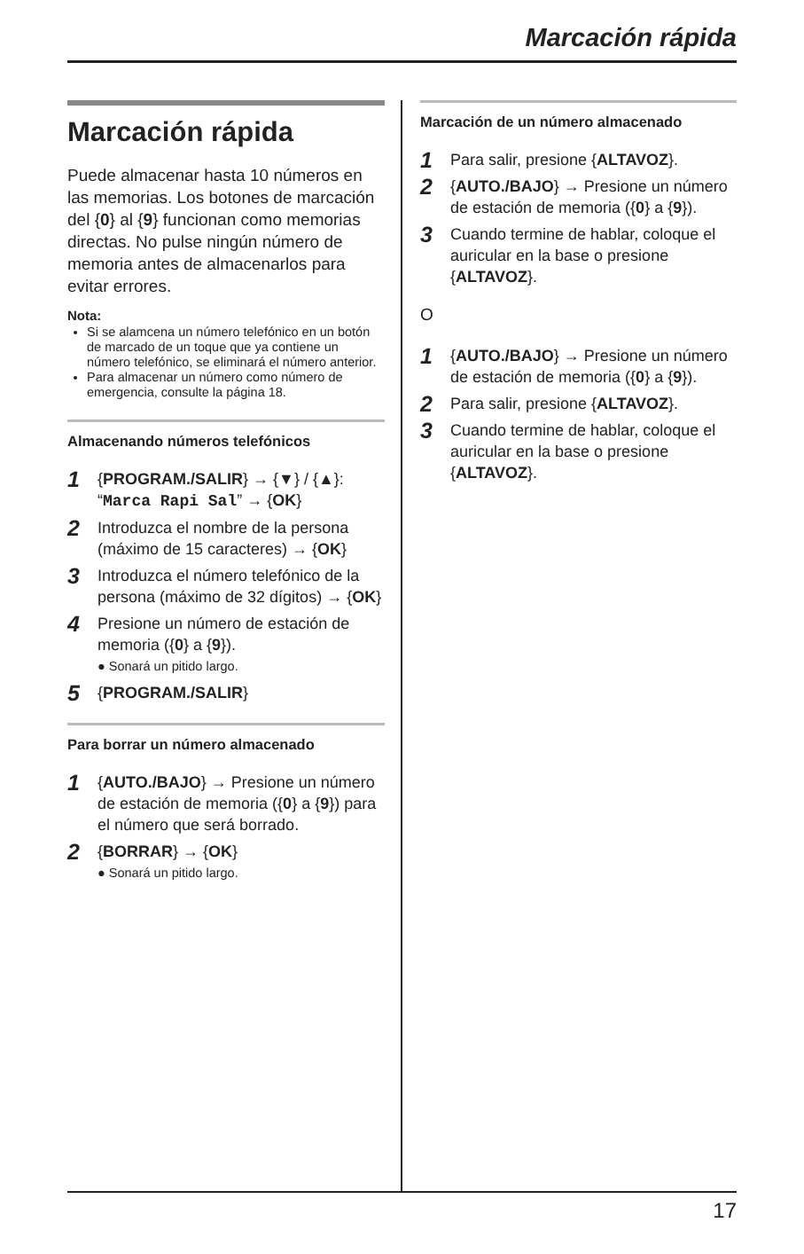Marcación rápida
Marcación rápida
Puede almacenar hasta 10 números en las memorias. Los botones de marcación del {0} al {9} funcionan como memorias directas. No pulse ningún número de memoria antes de almacenarlos para evitar errores.
Nota:
Si se alamcena un número telefónico en un botón de marcado de un toque que ya contiene un número telefónico, se eliminará el número anterior.
Para almacenar un número como número de emergencia, consulte la página 18.
Almacenando números telefónicos
1
{PROGRAM./SALIR} → {▼} / {▲}: “Marca Rapi Sal” → {OK}
2
Introduzca el nombre de la persona (máximo de 15 caracteres) → {OK}
3
Introduzca el número telefónico de la persona (máximo de 32 dígitos) → {OK}
4
Presione un número de estación de memoria ({0} a {9}).
● Sonará un pitido largo.
5
{PROGRAM./SALIR}
Para borrar un número almacenado
1
{AUTO./BAJO} → Presione un número de estación de memoria ({0} a {9}) para el número que será borrado.
2
{BORRAR} → {OK}
● Sonará un pitido largo.
Marcación de un número almacenado
1
Para salir, presione {ALTAVOZ}.
2
{AUTO./BAJO} → Presione un número de estación de memoria ({0} a {9}).
3
Cuando termine de hablar, coloque el auricular en la base o presione {ALTAVOZ}.
O
1
{AUTO./BAJO} → Presione un número de estación de memoria ({0} a {9}).
2
Para salir, presione {ALTAVOZ}.
3
Cuando termine de hablar, coloque el auricular en la base o presione {ALTAVOZ}.
17